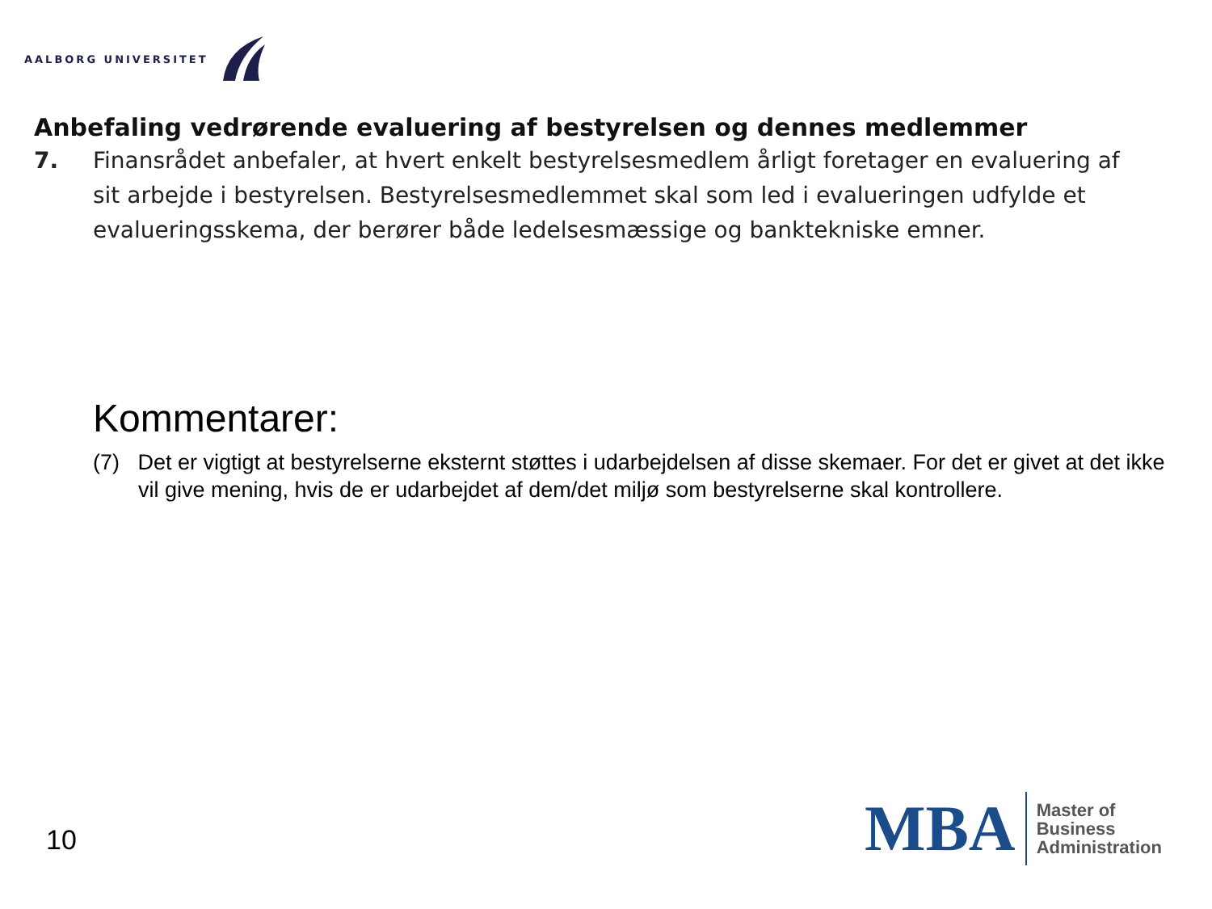AALBORG UNIVERSITET
Anbefaling vedrørende evaluering af bestyrelsen og dennes medlemmer
7. Finansrådet anbefaler, at hvert enkelt bestyrelsesmedlem årligt foretager en evaluering af sit arbejde i bestyrelsen. Bestyrelsesmedlemmet skal som led i evalueringen udfylde et evalueringsskema, der berører både ledelsesmæssige og banktekniske emner.
Kommentarer:
(7) Det er vigtigt at bestyrelserne eksternt støttes i udarbejdelsen af disse skemaer. For det er givet at det ikke vil give mening, hvis de er udarbejdet af dem/det miljø som bestyrelserne skal kontrollere.
10
MBA
Master of
Business
Administration